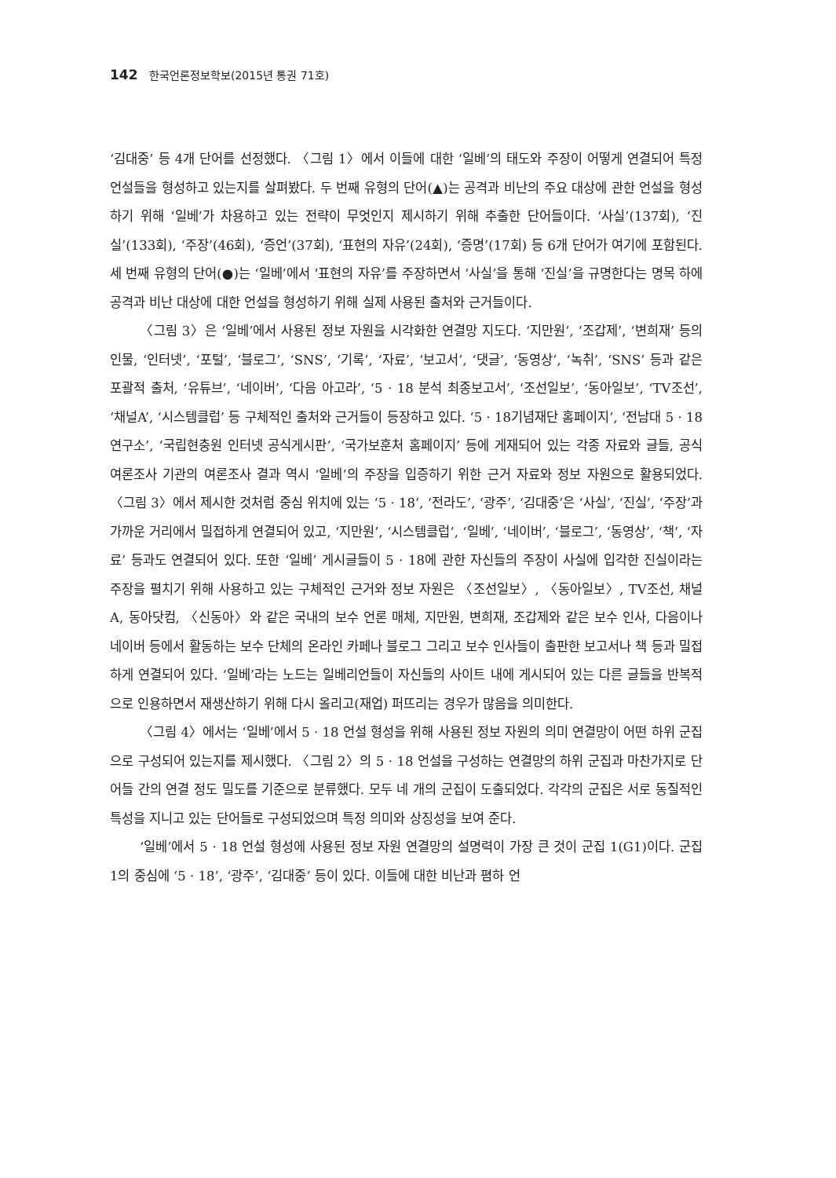142 한국언론정보학보(2015년 통권 71호)
‘김대중’ 등 4개 단어를 선정했다. 〈그림 1〉에서 이들에 대한 ‘일베’의 태도와 주장이 어떻게 연결되어 특정 언설들을 형성하고 있는지를 살펴봤다. 두 번째 유형의 단어(▲)는 공격과 비난의 주요 대상에 관한 언설을 형성하기 위해 ‘일베’가 차용하고 있는 전략이 무엇인지 제시하기 위해 추출한 단어들이다. ‘사실’(137회), ‘진실’(133회), ‘주장’(46회), ‘증언’(37회), ‘표현의 자유’(24회), ‘증명’(17회) 등 6개 단어가 여기에 포함된다. 세 번째 유형의 단어(●)는 ‘일베’에서 ‘표현의 자유’를 주장하면서 ‘사실’을 통해 ‘진실’을 규명한다는 명목 하에 공격과 비난 대상에 대한 언설을 형성하기 위해 실제 사용된 출처와 근거들이다.
〈그림 3〉은 ‘일베’에서 사용된 정보 자원을 시각화한 연결망 지도다. ‘지만원’, ‘조갑제’, ‘변희재’ 등의 인물, ‘인터넷’, ‘포털’, ‘블로그’, ‘SNS’, ‘기록’, ‘자료’, ‘보고서’, ‘댓글’, ‘동영상’, ‘녹취’, ‘SNS’ 등과 같은 포괄적 출처, ‘유튜브’, ‘네이버’, ‘다음 아고라’, ‘5 · 18 분석 최종보고서’, ‘조선일보’, ‘동아일보’, ‘TV조선’, ‘채널A’, ‘시스템클럽’ 등 구체적인 출처와 근거들이 등장하고 있다. ‘5 · 18기념재단 홈페이지’, ‘전남대 5 · 18연구소’, ‘국립현충원 인터넷 공식게시판’, ‘국가보훈처 홈페이지’ 등에 게재되어 있는 각종 자료와 글들, 공식 여론조사 기관의 여론조사 결과 역시 ‘일베’의 주장을 입증하기 위한 근거 자료와 정보 자원으로 활용되었다. 〈그림 3〉에서 제시한 것처럼 중심 위치에 있는 ‘5 · 18’, ‘전라도’, ‘광주’, ‘김대중’은 ‘사실’, ‘진실’, ‘주장’과 가까운 거리에서 밀접하게 연결되어 있고, ‘지만원’, ‘시스템클럽’, ‘일베’, ‘네이버’, ‘블로그’, ‘동영상’, ‘책’, ‘자료’ 등과도 연결되어 있다. 또한 ‘일베’ 게시글들이 5 · 18에 관한 자신들의 주장이 사실에 입각한 진실이라는 주장을 펼치기 위해 사용하고 있는 구체적인 근거와 정보 자원은 〈조선일보〉, 〈동아일보〉, TV조선, 채널A, 동아닷컴, 〈신동아〉와 같은 국내의 보수 언론 매체, 지만원, 변희재, 조갑제와 같은 보수 인사, 다음이나 네이버 등에서 활동하는 보수 단체의 온라인 카페나 블로그 그리고 보수 인사들이 출판한 보고서나 책 등과 밀접하게 연결되어 있다. ‘일베’라는 노드는 일베리언들이 자신들의 사이트 내에 게시되어 있는 다른 글들을 반복적으로 인용하면서 재생산하기 위해 다시 올리고(재업) 퍼뜨리는 경우가 많음을 의미한다.
〈그림 4〉에서는 ‘일베’에서 5 · 18 언설 형성을 위해 사용된 정보 자원의 의미 연결망이 어떤 하위 군집으로 구성되어 있는지를 제시했다. 〈그림 2〉의 5 · 18 언설을 구성하는 연결망의 하위 군집과 마찬가지로 단어들 간의 연결 정도 밀도를 기준으로 분류했다. 모두 네 개의 군집이 도출되었다. 각각의 군집은 서로 동질적인 특성을 지니고 있는 단어들로 구성되었으며 특정 의미와 상징성을 보여 준다.
‘일베’에서 5 · 18 언설 형성에 사용된 정보 자원 연결망의 설명력이 가장 큰 것이 군집 1(G1)이다. 군집1의 중심에 ‘5 · 18’, ‘광주’, ‘김대중’ 등이 있다. 이들에 대한 비난과 폄하 언